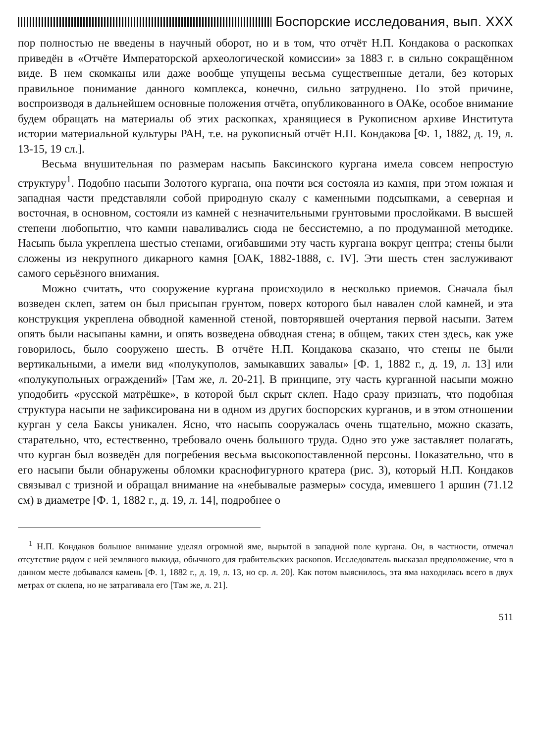Боспорские исследования, вып. XXX
пор полностью не введены в научный оборот, но и в том, что отчёт Н.П. Кондакова о раскопках приведён в «Отчёте Императорской археологической комиссии» за 1883 г. в сильно сокращённом виде. В нем скомканы или даже вообще упущены весьма существенные детали, без которых правильное понимание данного комплекса, конечно, сильно затруднено. По этой причине, воспроизводя в дальнейшем основные положения отчёта, опубликованного в ОАКе, особое внимание будем обращать на материалы об этих раскопках, хранящиеся в Рукописном архиве Института истории материальной культуры РАН, т.е. на рукописный отчёт Н.П. Кондакова [Ф. 1, 1882, д. 19, л. 13-15, 19 сл.].
Весьма внушительная по размерам насыпь Баксинского кургана имела совсем непростую структуру<sup>1</sup>. Подобно насыпи Золотого кургана, она почти вся состояла из камня, при этом южная и западная части представляли собой природную скалу с каменными подсыпками, а северная и восточная, в основном, состояли из камней с незначительными грунтовыми прослойками. В высшей степени любопытно, что камни наваливались сюда не бессистемно, а по продуманной методике. Насыпь была укреплена шестью стенами, огибавшими эту часть кургана вокруг центра; стены были сложены из некрупного дикарного камня [ОАК, 1882-1888, с. IV]. Эти шесть стен заслуживают самого серьёзного внимания.
Можно считать, что сооружение кургана происходило в несколько приемов. Сначала был возведен склеп, затем он был присыпан грунтом, поверх которого был навален слой камней, и эта конструкция укреплена обводной каменной стеной, повторявшей очертания первой насыпи. Затем опять были насыпаны камни, и опять возведена обводная стена; в общем, таких стен здесь, как уже говорилось, было сооружено шесть. В отчёте Н.П. Кондакова сказано, что стены не были вертикальными, а имели вид «полукуполов, замыкавших завалы» [Ф. 1, 1882 г., д. 19, л. 13] или «полукупольных ограждений» [Там же, л. 20-21]. В принципе, эту часть курганной насыпи можно уподобить «русской матрёшке», в которой был скрыт склеп. Надо сразу признать, что подобная структура насыпи не зафиксирована ни в одном из других боспорских курганов, и в этом отношении курган у села Баксы уникален. Ясно, что насыпь сооружалась очень тщательно, можно сказать, старательно, что, естественно, требовало очень большого труда. Одно это уже заставляет полагать, что курган был возведён для погребения весьма высокопоставленной персоны. Показательно, что в его насыпи были обнаружены обломки краснофигурного кратера (рис. 3), который Н.П. Кондаков связывал с тризной и обращал внимание на «небывалые размеры» сосуда, имевшего 1 аршин (71.12 см) в диаметре [Ф. 1, 1882 г., д. 19, л. 14], подробнее о
<sup>1</sup> Н.П. Кондаков большое внимание уделял огромной яме, вырытой в западной поле кургана. Он, в частности, отмечал отсутствие рядом с ней земляного выкида, обычного для грабительских раскопов. Исследователь высказал предположение, что в данном месте добывался камень [Ф. 1, 1882 г., д. 19, л. 13, но ср. л. 20]. Как потом выяснилось, эта яма находилась всего в двух метрах от склепа, но не затрагивала его [Там же, л. 21].
511